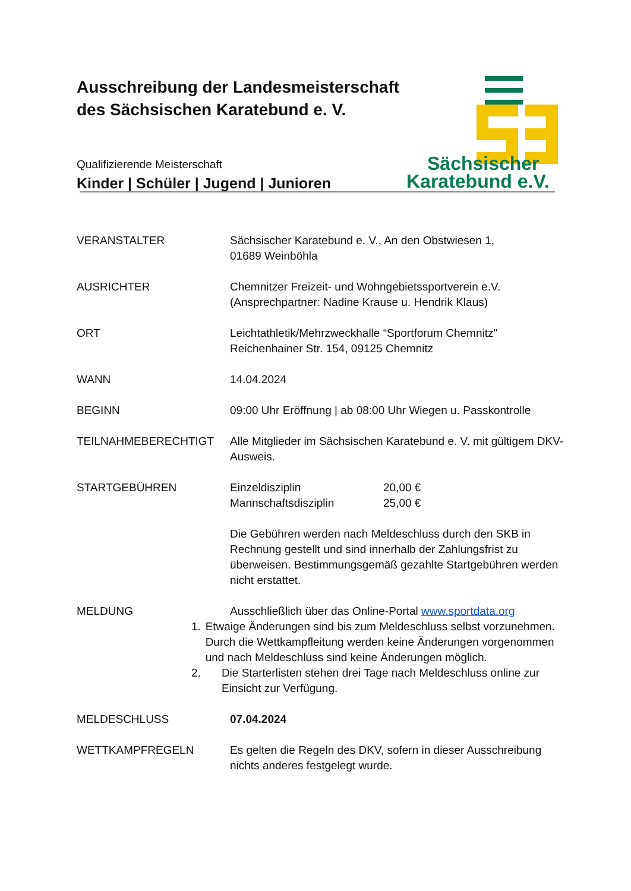Ausschreibung der Landesmeisterschaft
des Sächsischen Karatebund e. V.
Qualifizierende Meisterschaft
Kinder | Schüler | Jugend | Junioren
Sächsischer
Karatebund e.V.
VERANSTALTER Sächsischer Karatebund e. V., An den Obstwiesen 1,
01689 Weinböhla
AUSRICHTER Chemnitzer Freizeit- und Wohngebietssportverein e.V.
(Ansprechpartner: Nadine Krause u. Hendrik Klaus)
ORT Leichtathletik/Mehrzweckhalle “Sportforum Chemnitz”
Reichenhainer Str. 154, 09125 Chemnitz
WANN 14.04.2024
BEGINN 09:00 Uhr Eröffnung | ab 08:00 Uhr Wiegen u. Passkontrolle
TEILNAHMEBERECHTIGT Alle Mitglieder im Sächsischen Karatebund e. V. mit gültigem DKV-Ausweis.
STARTGEBÜHREN Einzeldisziplin 20,00 €
Mannschaftsdisziplin 25,00 €
Die Gebühren werden nach Meldeschluss durch den SKB in Rechnung gestellt und sind innerhalb der Zahlungsfrist zu überweisen. Bestimmungsgemäß gezahlte Startgebühren werden nicht erstattet.
MELDUNG Ausschließlich über das Online-Portal www.sportdata.org
1. Etwaige Änderungen sind bis zum Meldeschluss selbst vorzunehmen. Durch die Wettkampfleitung werden keine Änderungen vorgenommen und nach Meldeschluss sind keine Änderungen möglich.
2. Die Starterlisten stehen drei Tage nach Meldeschluss online zur Einsicht zur Verfügung.
MELDESCHLUSS 07.04.2024
WETTKAMPFREGELN Es gelten die Regeln des DKV, sofern in dieser Ausschreibung nichts anderes festgelegt wurde.